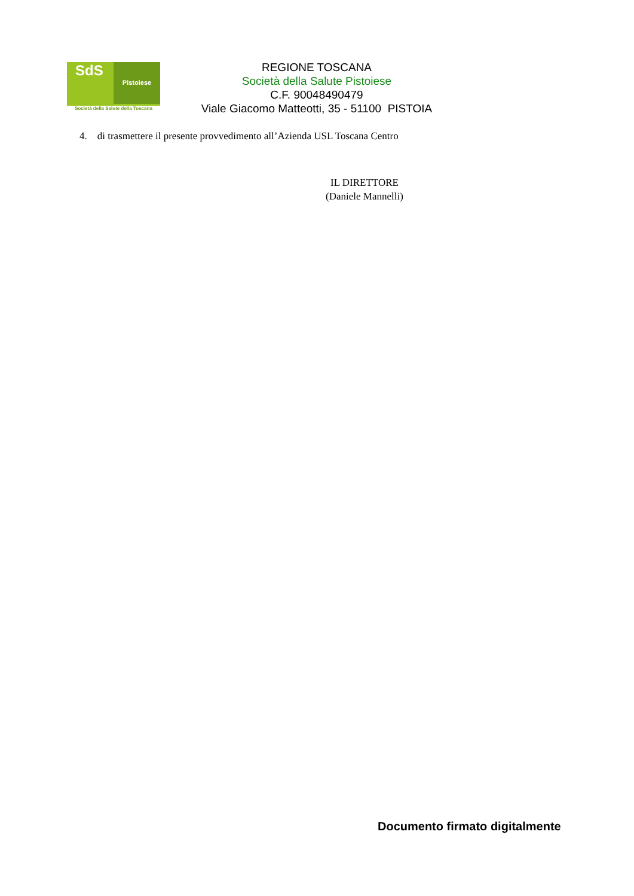SdS Pistoiese
Società della Salute della Toscana
REGIONE TOSCANA
Società della Salute Pistoiese
C.F. 90048490479
Viale Giacomo Matteotti, 35 - 51100 PISTOIA
4. di trasmettere il presente provvedimento all’Azienda USL Toscana Centro
IL DIRETTORE
(Daniele Mannelli)
Documento firmato digitalmente